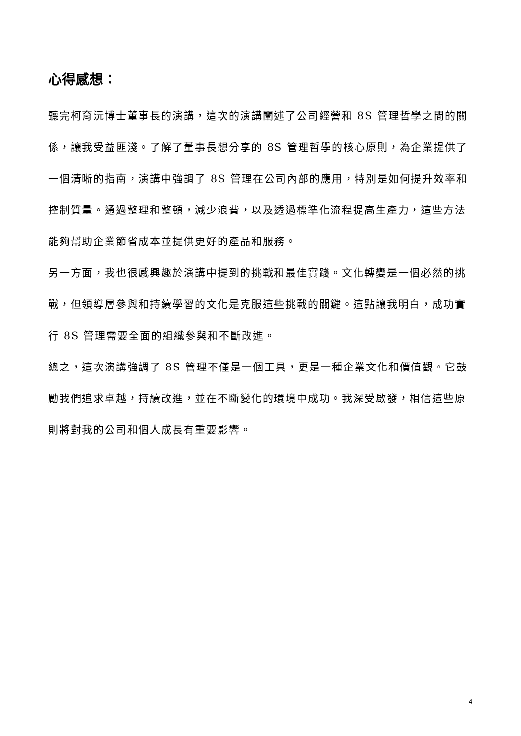心得感想：
聽完柯育沅博士董事長的演講，這次的演講闡述了公司經營和 8S 管理哲學之間的關係，讓我受益匪淺。了解了董事長想分享的 8S 管理哲學的核心原則，為企業提供了一個清晰的指南，演講中強調了 8S 管理在公司內部的應用，特別是如何提升效率和控制質量。通過整理和整頓，減少浪費，以及透過標準化流程提高生產力，這些方法能夠幫助企業節省成本並提供更好的產品和服務。
另一方面，我也很感興趣於演講中提到的挑戰和最佳實踐。文化轉變是一個必然的挑戰，但領導層參與和持續學習的文化是克服這些挑戰的關鍵。這點讓我明白，成功實行 8S 管理需要全面的組織參與和不斷改進。
總之，這次演講強調了 8S 管理不僅是一個工具，更是一種企業文化和價值觀。它鼓勵我們追求卓越，持續改進，並在不斷變化的環境中成功。我深受啟發，相信這些原則將對我的公司和個人成長有重要影響。
4